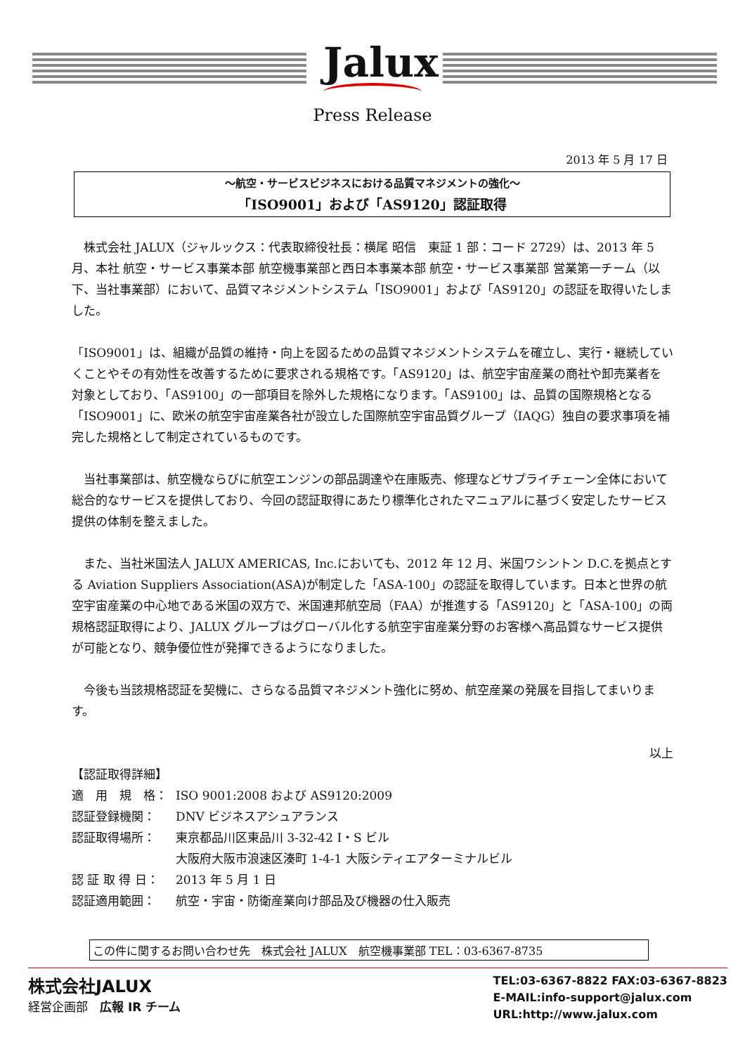Jalux
Press Release
2013 年 5 月 17 日
～航空・サービスビジネスにおける品質マネジメントの強化～
「ISO9001」および「AS9120」認証取得
　株式会社 JALUX（ジャルックス：代表取締役社長：横尾 昭信　東証 1 部：コード 2729）は、2013 年 5 月、本社 航空・サービス事業本部 航空機事業部と西日本事業本部 航空・サービス事業部 営業第一チーム（以下、当社事業部）において、品質マネジメントシステム「ISO9001」および「AS9120」の認証を取得いたしました。
「ISO9001」は、組織が品質の維持・向上を図るための品質マネジメントシステムを確立し、実行・継続していくことやその有効性を改善するために要求される規格です。「AS9120」は、航空宇宙産業の商社や卸売業者を対象としており、「AS9100」の一部項目を除外した規格になります。「AS9100」は、品質の国際規格となる「ISO9001」に、欧米の航空宇宙産業各社が設立した国際航空宇宙品質グループ（IAQG）独自の要求事項を補完した規格として制定されているものです。
　当社事業部は、航空機ならびに航空エンジンの部品調達や在庫販売、修理などサプライチェーン全体において総合的なサービスを提供しており、今回の認証取得にあたり標準化されたマニュアルに基づく安定したサービス提供の体制を整えました。
　また、当社米国法人 JALUX AMERICAS, Inc.においても、2012 年 12 月、米国ワシントン D.C.を拠点とする Aviation Suppliers Association(ASA)が制定した「ASA-100」の認証を取得しています。日本と世界の航空宇宙産業の中心地である米国の双方で、米国連邦航空局（FAA）が推進する「AS9120」と「ASA-100」の両規格認証取得により、JALUX グループはグローバル化する航空宇宙産業分野のお客様へ高品質なサービス提供が可能となり、競争優位性が発揮できるようになりました。
　今後も当該規格認証を契機に、さらなる品質マネジメント強化に努め、航空産業の発展を目指してまいります。
以上
【認証取得詳細】
| 適 用 規 格： | ISO 9001:2008 および AS9120:2009 |
| 認証登録機関： | DNV ビジネスアシュアランス |
| 認証取得場所： | 東京都品川区東品川 3-32-42 I・S ビル 大阪府大阪市浪速区湊町 1-4-1 大阪シティエアターミナルビル |
| 認 証 取 得 日： | 2013 年 5 月 1 日 |
| 認証適用範囲： | 航空・宇宙・防衛産業向け部品及び機器の仕入販売 |
この件に関するお問い合わせ先　株式会社 JALUX　航空機事業部 TEL：03-6367-8735
株式会社JALUX
経営企画部　広報 IR チーム
TEL:03-6367-8822 FAX:03-6367-8823
E-MAIL:info-support@jalux.com
URL:http://www.jalux.com